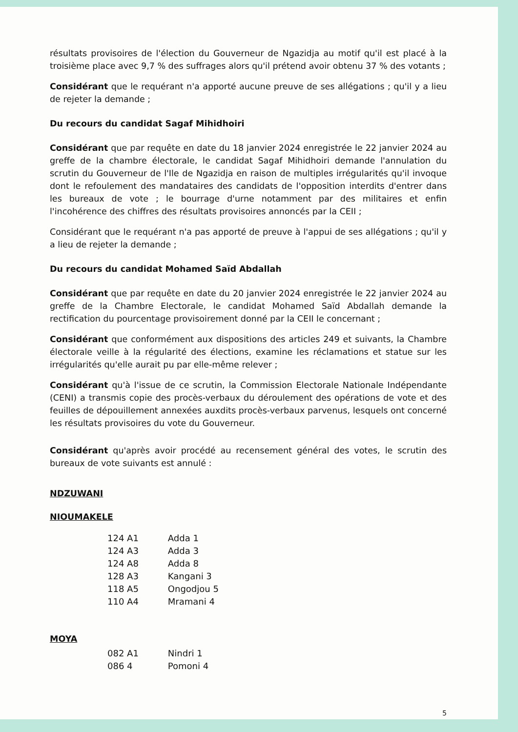résultats provisoires de l'élection du Gouverneur de Ngazidja au motif qu'il est placé à la troisième place avec 9,7 % des suffrages alors qu'il prétend avoir obtenu 37 % des votants ;
Considérant que le requérant n'a apporté aucune preuve de ses allégations ; qu'il y a lieu de rejeter la demande ;
Du recours du candidat Sagaf Mihidhoiri
Considérant que par requête en date du 18 janvier 2024 enregistrée le 22 janvier 2024 au greffe de la chambre électorale, le candidat Sagaf Mihidhoiri demande l'annulation du scrutin du Gouverneur de l'Ile de Ngazidja en raison de multiples irrégularités qu'il invoque dont le refoulement des mandataires des candidats de l'opposition interdits d'entrer dans les bureaux de vote ; le bourrage d'urne notamment par des militaires et enfin l'incohérence des chiffres des résultats provisoires annoncés par la CEII ;
Considérant que le requérant n'a pas apporté de preuve à l'appui de ses allégations ; qu'il y a lieu de rejeter la demande ;
Du recours du candidat Mohamed Saïd Abdallah
Considérant que par requête en date du 20 janvier 2024 enregistrée le 22 janvier 2024 au greffe de la Chambre Electorale, le candidat Mohamed Saïd Abdallah demande la rectification du pourcentage provisoirement donné par la CEII le concernant ;
Considérant que conformément aux dispositions des articles 249 et suivants, la Chambre électorale veille à la régularité des élections, examine les réclamations et statue sur les irrégularités qu'elle aurait pu par elle-même relever ;
Considérant qu'à l'issue de ce scrutin, la Commission Electorale Nationale Indépendante (CENI) a transmis copie des procès-verbaux du déroulement des opérations de vote et des feuilles de dépouillement annexées auxdits procès-verbaux parvenus, lesquels ont concerné les résultats provisoires du vote du Gouverneur.
Considérant qu'après avoir procédé au recensement général des votes, le scrutin des bureaux de vote suivants est annulé :
NDZUWANI
NIOUMAKELE
| 124 A1 | Adda 1 |
| 124 A3 | Adda 3 |
| 124 A8 | Adda 8 |
| 128 A3 | Kangani 3 |
| 118 A5 | Ongodjou 5 |
| 110 A4 | Mramani 4 |
MOYA
| 082 A1 | Nindri 1 |
| 086 4 | Pomoni 4 |
5